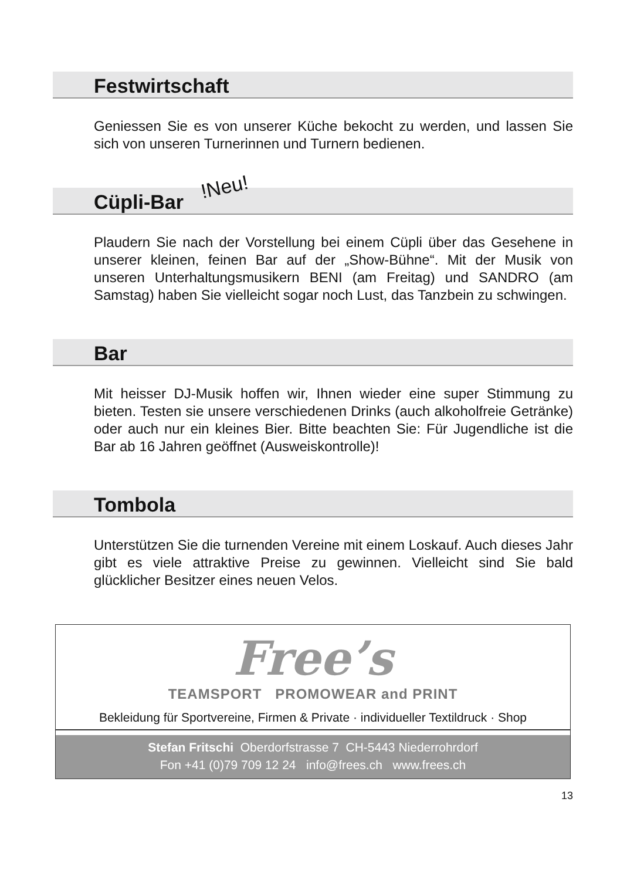Festwirtschaft
Geniessen Sie es von unserer Küche bekocht zu werden, und lassen Sie sich von unseren Turnerinnen und Turnern bedienen.
Cüpli-Bar !Neu!
Plaudern Sie nach der Vorstellung bei einem Cüpli über das Gesehene in unserer kleinen, feinen Bar auf der „Show-Bühne“. Mit der Musik von unseren Unterhaltungsmusikern BENI (am Freitag) und SANDRO (am Samstag) haben Sie vielleicht sogar noch Lust, das Tanzbein zu schwingen.
Bar
Mit heisser DJ-Musik hoffen wir, Ihnen wieder eine super Stimmung zu bieten. Testen sie unsere verschiedenen Drinks (auch alkoholfreie Getränke) oder auch nur ein kleines Bier. Bitte beachten Sie: Für Jugendliche ist die Bar ab 16 Jahren geöffnet (Ausweiskontrolle)!
Tombola
Unterstützen Sie die turnenden Vereine mit einem Loskauf. Auch dieses Jahr gibt es viele attraktive Preise zu gewinnen. Vielleicht sind Sie bald glücklicher Besitzer eines neuen Velos.
Free’s
TEAMSPORT PROMOWEAR and PRINT
Bekleidung für Sportvereine, Firmen & Private · individueller Textildruck · Shop
Stefan Fritschi Oberdorfstrasse 7 CH-5443 Niederrohrdorf
Fon +41 (0)79 709 12 24 info@frees.ch www.frees.ch
13